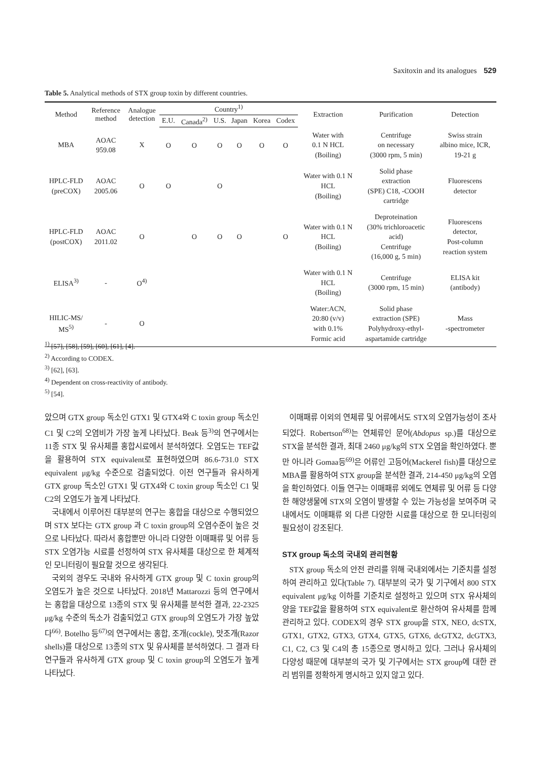Saxitoxin and its analogues 529
Table 5. Analytical methods of STX group toxin by different countries.
| Method | Reference method | Analogue detection | Country<sup>1)</sup> | | | | | | Extraction | Purification | Detection |
| --- | --- | --- | --- | --- | --- | --- | --- | --- | --- | --- | --- |
| | | | E.U. | Canada<sup>2)</sup> | U.S. | Japan | Korea | Codex | | | |
| MBA | AOAC 959.08 | X | O | O | O | O | O | O | Water with 0.1 N HCL (Boiling) | Centrifuge on necessary (3000 rpm, 5 min) | Swiss strain albino mice, ICR, 19-21 g |
| HPLC-FLD (preCOX) | AOAC 2005.06 | O | O | | O | | | | Water with 0.1 N HCL (Boiling) | Solid phase extraction (SPE) C18, -COOH cartridge | Fluorescens detector |
| HPLC-FLD (postCOX) | AOAC 2011.02 | O | | O | O | O | | O | Water with 0.1 N HCL (Boiling) | Deproteination (30% trichloroacetic acid) Centrifuge (16,000 g, 5 min) | Fluorescens detector, Post-column reaction system |
| ELISA<sup>3)</sup> | - | O<sup>4)</sup> | | | | | | | Water with 0.1 N HCL (Boiling) | Centrifuge (3000 rpm, 15 min) | ELISA kit (antibody) |
| HILIC-MS/ MS<sup>5)</sup> | - | O | | | | | | | Water:ACN, 20:80 (v/v) with 0.1% Formic acid | Solid phase extraction (SPE) Polyhydroxy-ethyl- aspartamide cartridge | Mass -spectrometer |
<sup>1)</sup> [57], [58], [59], [60], [61], [4].
<sup>2)</sup> According to CODEX.
<sup>3)</sup> [62], [63].
<sup>4)</sup> Dependent on cross-reactivity of antibody.
<sup>5)</sup> [54].
았으며 GTX group 독소인 GTX1 및 GTX4와 C toxin group 독소인 C1 및 C2의 오염비가 가장 높게 나타났다. Beak 등<sup>3)</sup>의 연구에서는 11종 STX 및 유사체를 홍합시료에서 분석하였다. 오염도는 TEF값을 활용하여 STX equivalent로 표현하였으며 86.6-731.0 STX equivalent μg/kg 수준으로 검출되었다. 이전 연구들과 유사하게 GTX group 독소인 GTX1 및 GTX4와 C toxin group 독소인 C1 및 C2의 오염도가 높게 나타났다.
국내에서 이루어진 대부분의 연구는 홍합을 대상으로 수행되었으며 STX 보다는 GTX group 과 C toxin group의 오염수준이 높은 것으로 나타났다. 따라서 홍합뿐만 아니라 다양한 이매패류 및 어류 등 STX 오염가능 시료를 선정하여 STX 유사체를 대상으로 한 체계적인 모니터링이 필요할 것으로 생각된다.
국외의 경우도 국내와 유사하게 GTX group 및 C toxin group의 오염도가 높은 것으로 나타났다. 2018년 Mattarozzi 등의 연구에서는 홍합을 대상으로 13종의 STX 및 유사체를 분석한 결과, 22-2325 μg/kg 수준의 독소가 검출되었고 GTX group의 오염도가 가장 높았다<sup>66)</sup>. Botelho 등<sup>67)</sup>의 연구에서는 홍합, 조개(cockle), 맛조개(Razor shells)를 대상으로 13종의 STX 및 유사체를 분석하였다. 그 결과 타 연구들과 유사하게 GTX group 및 C toxin group의 오염도가 높게 나타났다.
이매패류 이외의 연체류 및 어류에서도 STX의 오염가능성이 조사되었다. Robertson<sup>68)</sup>는 연체류인 문어(Abdopus sp.)를 대상으로 STX을 분석한 결과, 최대 2460 μg/kg의 STX 오염을 확인하였다. 뿐만 아니라 Gomaa등<sup>69)</sup>은 어류인 고등어(Mackerel fish)를 대상으로 MBA를 활용하여 STX group을 분석한 결과, 214-450 μg/kg의 오염을 확인하였다. 이들 연구는 이매패류 외에도 연체류 및 어류 등 다양한 해양생물에 STX의 오염이 발생할 수 있는 가능성을 보여주며 국내에서도 이매패류 외 다른 다양한 시료를 대상으로 한 모니터링의 필요성이 강조된다.
STX group 독소의 국내외 관리현황
STX group 독소의 안전 관리를 위해 국내외에서는 기준치를 설정하여 관리하고 있다(Table 7). 대부분의 국가 및 기구에서 800 STX equivalent μg/kg 이하를 기준치로 설정하고 있으며 STX 유사체의 양을 TEF값을 활용하여 STX equivalent로 환산하여 유사체를 함께 관리하고 있다. CODEX의 경우 STX group을 STX, NEO, dcSTX, GTX1, GTX2, GTX3, GTX4, GTX5, GTX6, dcGTX2, dcGTX3, C1, C2, C3 및 C4의 총 15종으로 명시하고 있다. 그러나 유사체의 다양성 때문에 대부분의 국가 및 기구에서는 STX group에 대한 관리 범위를 정확하게 명시하고 있지 않고 있다.